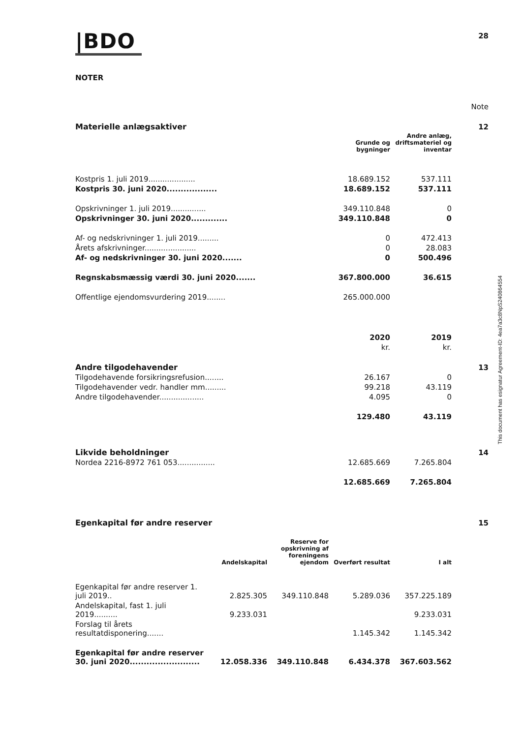28
|BDO
NOTER
| | | | Note |
| Materielle anlægsaktiver | | | 12 |
| | Grunde og bygninger | Andre anlæg, driftsmateriel og inventar | |
| Kostpris 1. juli 2019.................... | 18.689.152 | 537.111 | |
| Kostpris 30. juni 2020.................. | 18.689.152 | 537.111 | |
| Opskrivninger 1. juli 2019............... | 349.110.848 | 0 | |
| Opskrivninger 30. juni 2020............. | 349.110.848 | 0 | |
| Af- og nedskrivninger 1. juli 2019......... | 0 | 472.413 | |
| Årets afskrivninger...................... | 0 | 28.083 | |
| Af- og nedskrivninger 30. juni 2020....... | 0 | 500.496 | |
| Regnskabsmæssig værdi 30. juni 2020....... | 367.800.000 | 36.615 | |
| Offentlige ejendomsvurdering 2019........ | 265.000.000 | | |
| | 2020 | 2019 | |
| | kr. | kr. | |
| Andre tilgodehavender | | | 13 |
| Tilgodehavende forsikringsrefusion........ | 26.167 | 0 | |
| Tilgodehavender vedr. handler mm......... | 99.218 | 43.119 | |
| Andre tilgodehavender................... | 4.095 | 0 | |
| | 129.480 | 43.119 | |
| Likvide beholdninger | | | 14 |
| Nordea 2216-8972 761 053................ | 12.685.669 | 7.265.804 | |
| | 12.685.669 | 7.265.804 | |
| Egenkapital før andre reserver | | | 15 |
| | Andelskapital | Reserve for opskrivning af foreningens ejendom | Overført resultat | I alt |
| Egenkapital før andre reserver 1. juli 2019.. | 2.825.305 | 349.110.848 | 5.289.036 | 357.225.189 |
| Andelskapital, fast 1. juli 2019.......... | 9.233.031 | | | 9.233.031 |
| Forslag til årets resultatdisponering....... | | | 1.145.342 | 1.145.342 |
| Egenkapital før andre reserver 30. juni 2020......................... | 12.058.336 | 349.110.848 | 6.434.378 | 367.603.562 |
This document has esignatur Agreement-ID: 4ea7a3c8NpS240864554